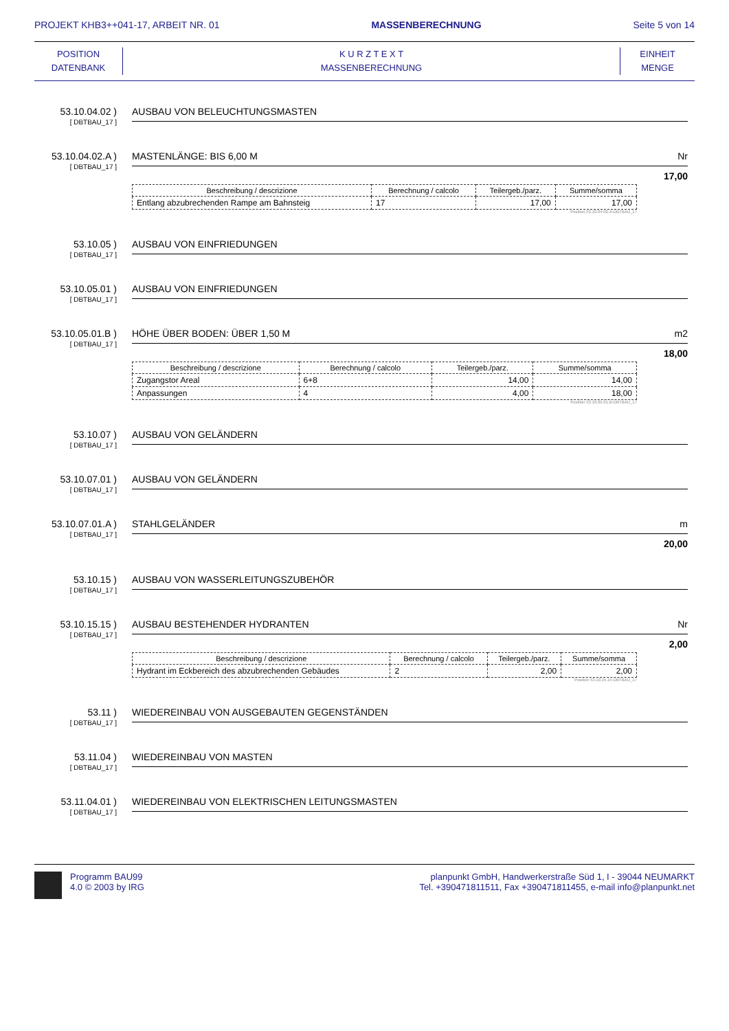PROJEKT KHB3++041-17, ARBEIT NR. 01 MASSENBERECHNUNG Seite 5 von 14
POSITION
DATENBANK
K U R Z T E X T
MASSENBERECHNUNG
EINHEIT
MENGE
53.10.04.02 )
[ DBTBAU_17 ]
AUSBAU VON BELEUCHTUNGSMASTEN
53.10.04.02.A )
[ DBTBAU_17 ]
MASTENLÄNGE: BIS 6,00 M Nr
17,00
| Beschreibung / descrizione | Berechnung / calcolo | Teilergeb./parz. | Summe/somma |
| --- | --- | --- | --- |
| Entlang abzubrechenden Rampe am Bahnsteig | 17 | 17,00 | 17,00 |
Position 53.10.04.02.A-DBTBAU_17
53.10.05 )
[ DBTBAU_17 ]
AUSBAU VON EINFRIEDUNGEN
53.10.05.01 )
[ DBTBAU_17 ]
AUSBAU VON EINFRIEDUNGEN
53.10.05.01.B )
[ DBTBAU_17 ]
HÖHE ÜBER BODEN: ÜBER 1,50 M m2
18,00
| Beschreibung / descrizione | Berechnung / calcolo | Teilergeb./parz. | Summe/somma |
| --- | --- | --- | --- |
| Zugangstor Areal | 6+8 | 14,00 | 14,00 |
| Anpassungen | 4 | 4,00 | 18,00 |
Position 53.10.05.01.B-DBTBAU_17
53.10.07 )
[ DBTBAU_17 ]
AUSBAU VON GELÄNDERN
53.10.07.01 )
[ DBTBAU_17 ]
AUSBAU VON GELÄNDERN
53.10.07.01.A )
[ DBTBAU_17 ]
STAHLGELÄNDER m
20,00
53.10.15 )
[ DBTBAU_17 ]
AUSBAU VON WASSERLEITUNGSZUBEHÖR
53.10.15.15 )
[ DBTBAU_17 ]
AUSBAU BESTEHENDER HYDRANTEN Nr
2,00
| Beschreibung / descrizione | Berechnung / calcolo | Teilergeb./parz. | Summe/somma |
| --- | --- | --- | --- |
| Hydrant im Eckbereich des abzubrechenden Gebäudes | 2 | 2,00 | 2,00 |
Position 53.10.15.15-DBTBAU_17
53.11 )
[ DBTBAU_17 ]
WIEDEREINBAU VON AUSGEBAUTEN GEGENSTÄNDEN
53.11.04 )
[ DBTBAU_17 ]
WIEDEREINBAU VON MASTEN
53.11.04.01 )
[ DBTBAU_17 ]
WIEDEREINBAU VON ELEKTRISCHEN LEITUNGSMASTEN
Programm BAU99
4.0 © 2003 by IRG
planpunkt GmbH, Handwerkerstraße Süd 1, I - 39044 NEUMARKT
Tel. +390471811511, Fax +390471811455, e-mail info@planpunkt.net